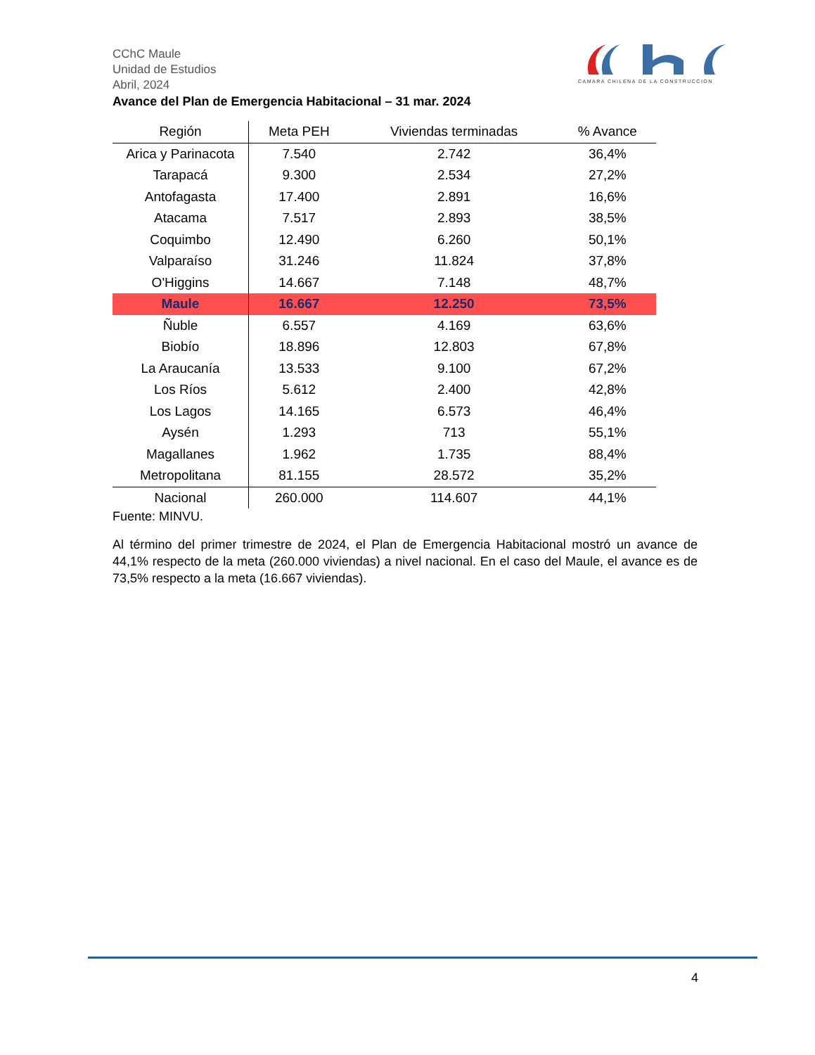CChC Maule
Unidad de Estudios
Abril, 2024
CAMARA CHILENA DE LA CONSTRUCCION
Avance del Plan de Emergencia Habitacional – 31 mar. 2024
| Región | Meta PEH | Viviendas terminadas | % Avance |
| --- | --- | --- | --- |
| Arica y Parinacota | 7.540 | 2.742 | 36,4% |
| Tarapacá | 9.300 | 2.534 | 27,2% |
| Antofagasta | 17.400 | 2.891 | 16,6% |
| Atacama | 7.517 | 2.893 | 38,5% |
| Coquimbo | 12.490 | 6.260 | 50,1% |
| Valparaíso | 31.246 | 11.824 | 37,8% |
| O'Higgins | 14.667 | 7.148 | 48,7% |
| Maule | 16.667 | 12.250 | 73,5% |
| Ñuble | 6.557 | 4.169 | 63,6% |
| Biobío | 18.896 | 12.803 | 67,8% |
| La Araucanía | 13.533 | 9.100 | 67,2% |
| Los Ríos | 5.612 | 2.400 | 42,8% |
| Los Lagos | 14.165 | 6.573 | 46,4% |
| Aysén | 1.293 | 713 | 55,1% |
| Magallanes | 1.962 | 1.735 | 88,4% |
| Metropolitana | 81.155 | 28.572 | 35,2% |
| Nacional | 260.000 | 114.607 | 44,1% |
Fuente: MINVU.
Al término del primer trimestre de 2024, el Plan de Emergencia Habitacional mostró un avance de 44,1% respecto de la meta (260.000 viviendas) a nivel nacional. En el caso del Maule, el avance es de 73,5% respecto a la meta (16.667 viviendas).
4